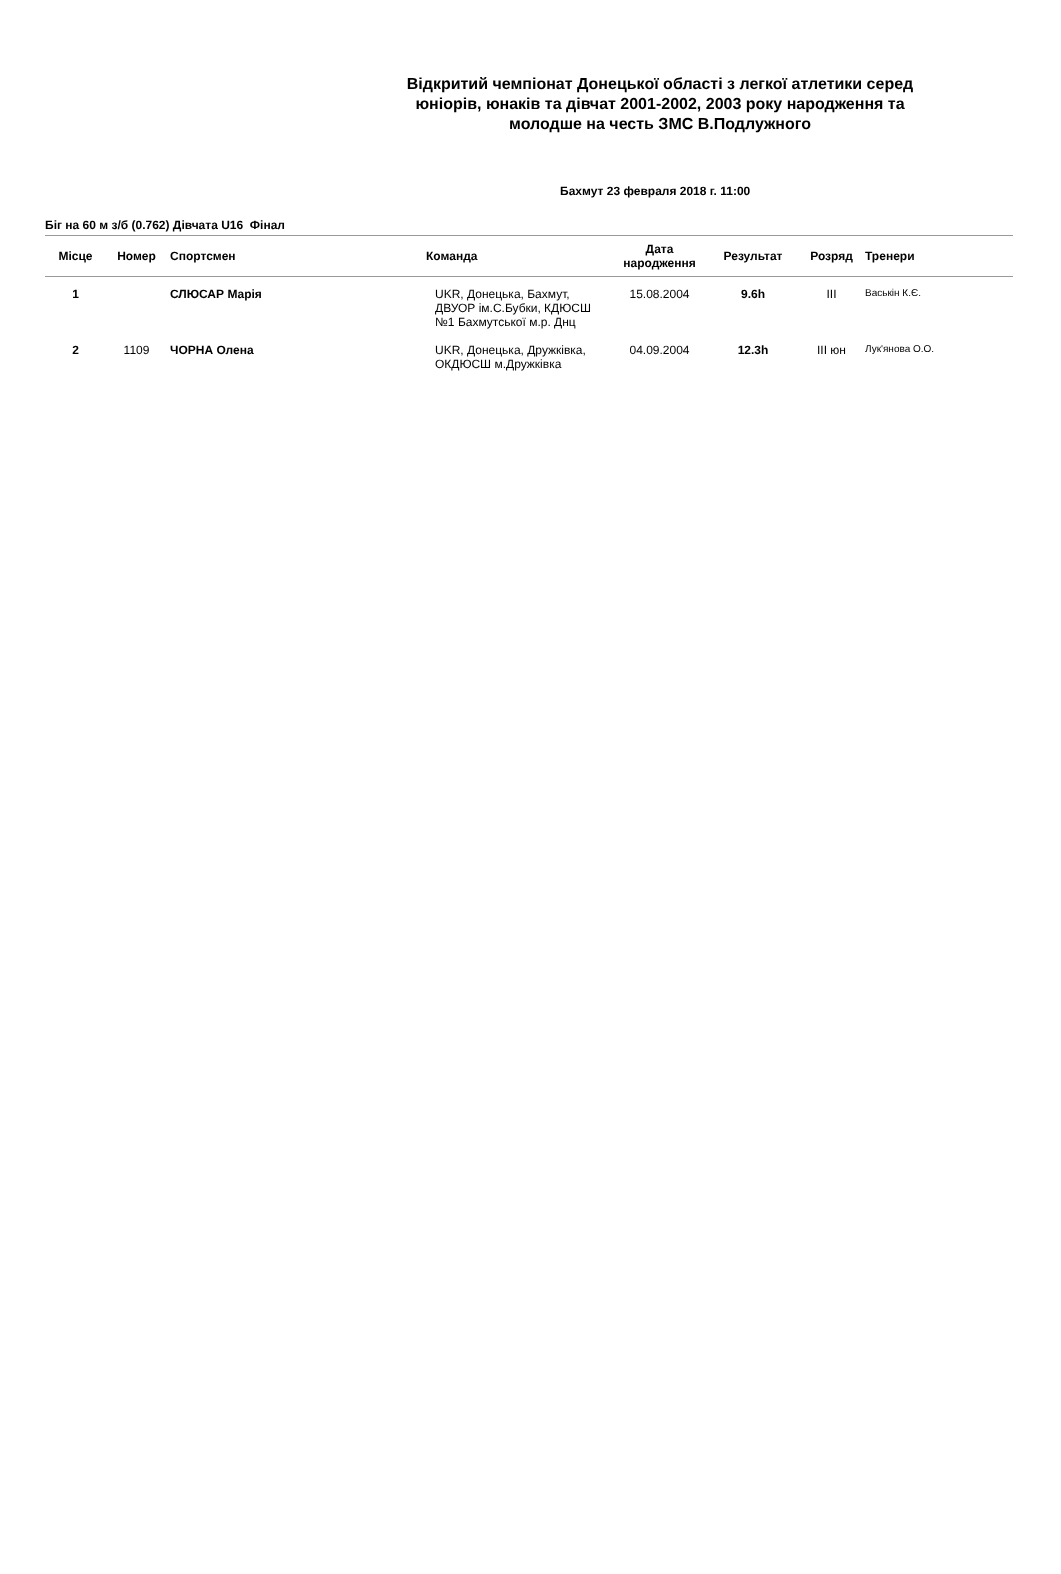Відкритий чемпіонат Донецької області з легкої атлетики серед юніорів, юнаків та дівчат 2001-2002, 2003 року народження та молодше на честь ЗМС В.Подлужного
Бахмут 23 февраля 2018 г. 11:00
Біг на 60 м з/б (0.762) Дівчата U16 Фінал
| Місце | Номер | Спортсмен | Команда | Дата народження | Результат | Розряд | Тренери |
| --- | --- | --- | --- | --- | --- | --- | --- |
| 1 | | СЛЮСАР Марія | UKR, Донецька, Бахмут, ДВУОР ім.С.Бубки, КДЮСШ №1 Бахмутської м.р. Днц | 15.08.2004 | 9.6h | III | Васькін К.Є. |
| 2 | 1109 | ЧОРНА Олена | UKR, Донецька, Дружківка, ОКДЮСШ м.Дружківка | 04.09.2004 | 12.3h | III юн | Лук'янова О.О. |